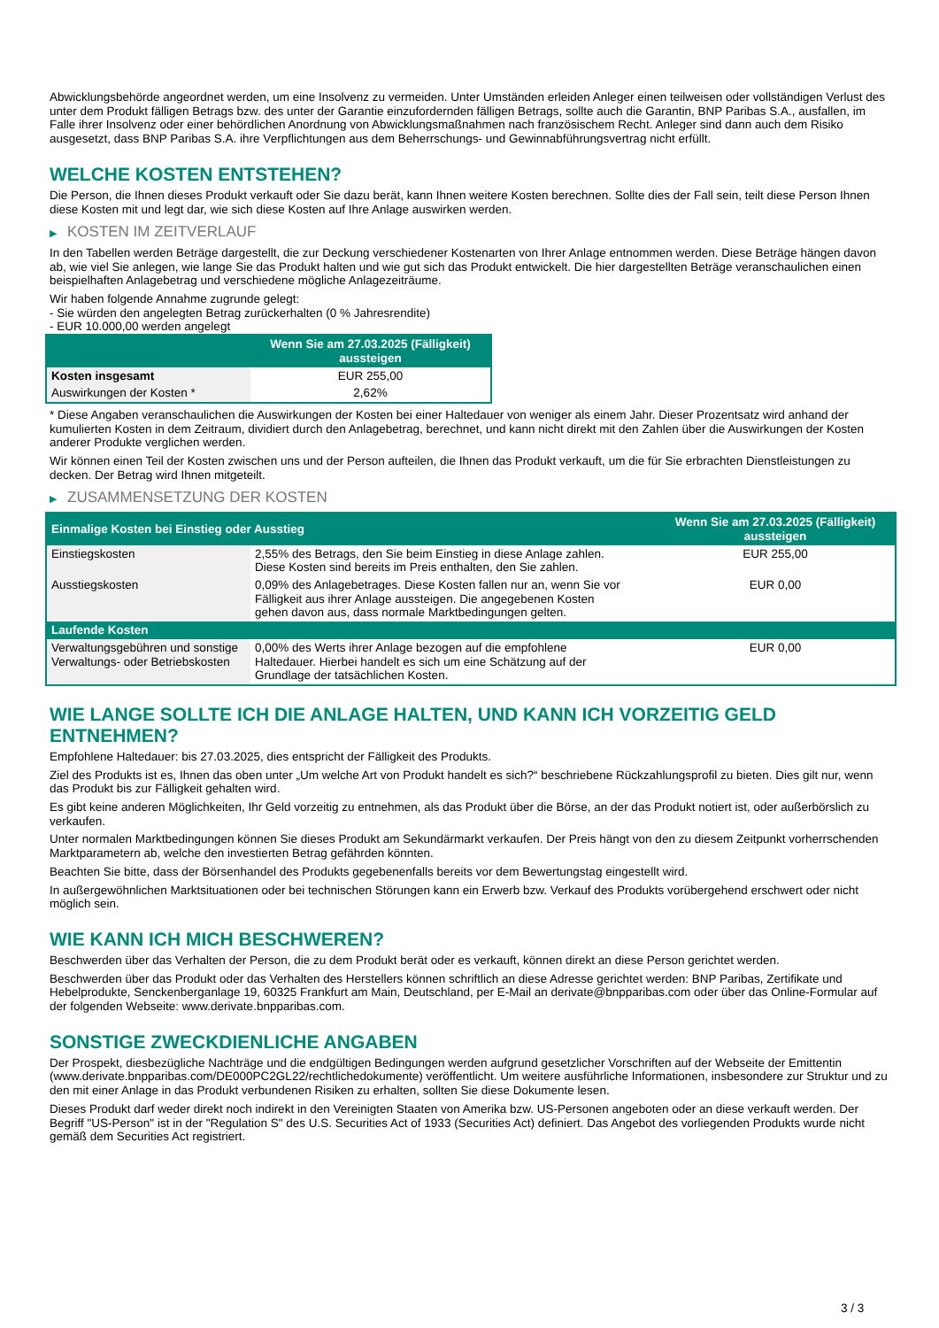Abwicklungsbehörde angeordnet werden, um eine Insolvenz zu vermeiden. Unter Umständen erleiden Anleger einen teilweisen oder vollständigen Verlust des unter dem Produkt fälligen Betrags bzw. des unter der Garantie einzufordernden fälligen Betrags, sollte auch die Garantin, BNP Paribas S.A., ausfallen, im Falle ihrer Insolvenz oder einer behördlichen Anordnung von Abwicklungsmaßnahmen nach französischem Recht. Anleger sind dann auch dem Risiko ausgesetzt, dass BNP Paribas S.A. ihre Verpflichtungen aus dem Beherrschungs- und Gewinnabführungsvertrag nicht erfüllt.
WELCHE KOSTEN ENTSTEHEN?
Die Person, die Ihnen dieses Produkt verkauft oder Sie dazu berät, kann Ihnen weitere Kosten berechnen. Sollte dies der Fall sein, teilt diese Person Ihnen diese Kosten mit und legt dar, wie sich diese Kosten auf Ihre Anlage auswirken werden.
▶ KOSTEN IM ZEITVERLAUF
In den Tabellen werden Beträge dargestellt, die zur Deckung verschiedener Kostenarten von Ihrer Anlage entnommen werden. Diese Beträge hängen davon ab, wie viel Sie anlegen, wie lange Sie das Produkt halten und wie gut sich das Produkt entwickelt. Die hier dargestellten Beträge veranschaulichen einen beispielhaften Anlagebetrag und verschiedene mögliche Anlagezeiträume.
Wir haben folgende Annahme zugrunde gelegt:
- Sie würden den angelegten Betrag zurückerhalten (0 % Jahresrendite)
- EUR 10.000,00 werden angelegt
| | Wenn Sie am 27.03.2025 (Fälligkeit) aussteigen |
| --- | --- |
| Kosten insgesamt | EUR 255,00 |
| Auswirkungen der Kosten * | 2,62% |
* Diese Angaben veranschaulichen die Auswirkungen der Kosten bei einer Haltedauer von weniger als einem Jahr. Dieser Prozentsatz wird anhand der kumulierten Kosten in dem Zeitraum, dividiert durch den Anlagebetrag, berechnet, und kann nicht direkt mit den Zahlen über die Auswirkungen der Kosten anderer Produkte verglichen werden.
Wir können einen Teil der Kosten zwischen uns und der Person aufteilen, die Ihnen das Produkt verkauft, um die für Sie erbrachten Dienstleistungen zu decken. Der Betrag wird Ihnen mitgeteilt.
▶ ZUSAMMENSETZUNG DER KOSTEN
| Einmalige Kosten bei Einstieg oder Ausstieg | | Wenn Sie am 27.03.2025 (Fälligkeit) aussteigen |
| --- | --- | --- |
| Einstiegskosten | 2,55% des Betrags, den Sie beim Einstieg in diese Anlage zahlen. Diese Kosten sind bereits im Preis enthalten, den Sie zahlen. | EUR 255,00 |
| Ausstiegskosten | 0,09% des Anlagebetrages. Diese Kosten fallen nur an, wenn Sie vor Fälligkeit aus ihrer Anlage aussteigen. Die angegebenen Kosten gehen davon aus, dass normale Marktbedingungen gelten. | EUR 0,00 |
| Laufende Kosten | | |
| Verwaltungsgebühren und sonstige Verwaltungs- oder Betriebskosten | 0,00% des Werts ihrer Anlage bezogen auf die empfohlene Haltedauer. Hierbei handelt es sich um eine Schätzung auf der Grundlage der tatsächlichen Kosten. | EUR 0,00 |
WIE LANGE SOLLTE ICH DIE ANLAGE HALTEN, UND KANN ICH VORZEITIG GELD ENTNEHMEN?
Empfohlene Haltedauer: bis 27.03.2025, dies entspricht der Fälligkeit des Produkts.
Ziel des Produkts ist es, Ihnen das oben unter „Um welche Art von Produkt handelt es sich?“ beschriebene Rückzahlungsprofil zu bieten. Dies gilt nur, wenn das Produkt bis zur Fälligkeit gehalten wird.
Es gibt keine anderen Möglichkeiten, Ihr Geld vorzeitig zu entnehmen, als das Produkt über die Börse, an der das Produkt notiert ist, oder außerbörslich zu verkaufen.
Unter normalen Marktbedingungen können Sie dieses Produkt am Sekundärmarkt verkaufen. Der Preis hängt von den zu diesem Zeitpunkt vorherrschenden Marktparametern ab, welche den investierten Betrag gefährden könnten.
Beachten Sie bitte, dass der Börsenhandel des Produkts gegebenenfalls bereits vor dem Bewertungstag eingestellt wird.
In außergewöhnlichen Marktsituationen oder bei technischen Störungen kann ein Erwerb bzw. Verkauf des Produkts vorübergehend erschwert oder nicht möglich sein.
WIE KANN ICH MICH BESCHWEREN?
Beschwerden über das Verhalten der Person, die zu dem Produkt berät oder es verkauft, können direkt an diese Person gerichtet werden.
Beschwerden über das Produkt oder das Verhalten des Herstellers können schriftlich an diese Adresse gerichtet werden: BNP Paribas, Zertifikate und Hebelprodukte, Senckenberganlage 19, 60325 Frankfurt am Main, Deutschland, per E-Mail an derivate@bnpparibas.com oder über das Online-Formular auf der folgenden Webseite: www.derivate.bnpparibas.com.
SONSTIGE ZWECKDIENLICHE ANGABEN
Der Prospekt, diesbezügliche Nachträge und die endgültigen Bedingungen werden aufgrund gesetzlicher Vorschriften auf der Webseite der Emittentin (www.derivate.bnpparibas.com/DE000PC2GL22/rechtlichedokumente) veröffentlicht. Um weitere ausführliche Informationen, insbesondere zur Struktur und zu den mit einer Anlage in das Produkt verbundenen Risiken zu erhalten, sollten Sie diese Dokumente lesen.
Dieses Produkt darf weder direkt noch indirekt in den Vereinigten Staaten von Amerika bzw. US-Personen angeboten oder an diese verkauft werden. Der Begriff "US-Person" ist in der "Regulation S" des U.S. Securities Act of 1933 (Securities Act) definiert. Das Angebot des vorliegenden Produkts wurde nicht gemäß dem Securities Act registriert.
3 / 3